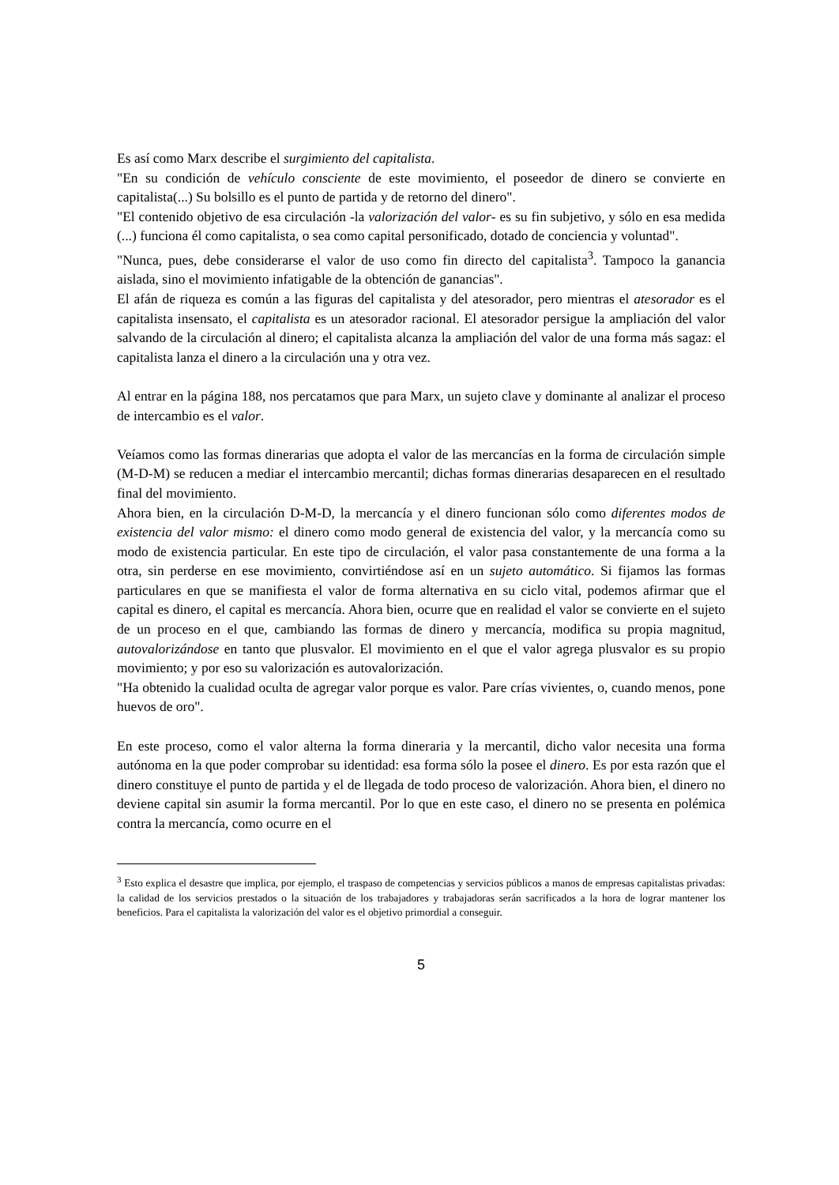Es así como Marx describe el surgimiento del capitalista.
"En su condición de vehículo consciente de este movimiento, el poseedor de dinero se convierte en capitalista(...) Su bolsillo es el punto de partida y de retorno del dinero".
"El contenido objetivo de esa circulación -la valorización del valor- es su fin subjetivo, y sólo en esa medida (...) funciona él como capitalista, o sea como capital personificado, dotado de conciencia y voluntad".
"Nunca, pues, debe considerarse el valor de uso como fin directo del capitalista<sup>3</sup>. Tampoco la ganancia aislada, sino el movimiento infatigable de la obtención de ganancias".
El afán de riqueza es común a las figuras del capitalista y del atesorador, pero mientras el atesorador es el capitalista insensato, el capitalista es un atesorador racional. El atesorador persigue la ampliación del valor salvando de la circulación al dinero; el capitalista alcanza la ampliación del valor de una forma más sagaz: el capitalista lanza el dinero a la circulación una y otra vez.
Al entrar en la página 188, nos percatamos que para Marx, un sujeto clave y dominante al analizar el proceso de intercambio es el valor.
Veíamos como las formas dinerarias que adopta el valor de las mercancías en la forma de circulación simple (M-D-M) se reducen a mediar el intercambio mercantil; dichas formas dinerarias desaparecen en el resultado final del movimiento.
Ahora bien, en la circulación D-M-D, la mercancía y el dinero funcionan sólo como diferentes modos de existencia del valor mismo: el dinero como modo general de existencia del valor, y la mercancía como su modo de existencia particular. En este tipo de circulación, el valor pasa constantemente de una forma a la otra, sin perderse en ese movimiento, convirtiéndose así en un sujeto automático. Si fijamos las formas particulares en que se manifiesta el valor de forma alternativa en su ciclo vital, podemos afirmar que el capital es dinero, el capital es mercancía. Ahora bien, ocurre que en realidad el valor se convierte en el sujeto de un proceso en el que, cambiando las formas de dinero y mercancía, modifica su propia magnitud, autovalorizándose en tanto que plusvalor. El movimiento en el que el valor agrega plusvalor es su propio movimiento; y por eso su valorización es autovalorización.
"Ha obtenido la cualidad oculta de agregar valor porque es valor. Pare crías vivientes, o, cuando menos, pone huevos de oro".
En este proceso, como el valor alterna la forma dineraria y la mercantil, dicho valor necesita una forma autónoma en la que poder comprobar su identidad: esa forma sólo la posee el dinero. Es por esta razón que el dinero constituye el punto de partida y el de llegada de todo proceso de valorización. Ahora bien, el dinero no deviene capital sin asumir la forma mercantil. Por lo que en este caso, el dinero no se presenta en polémica contra la mercancía, como ocurre en el
<sup>3</sup> Esto explica el desastre que implica, por ejemplo, el traspaso de competencias y servicios públicos a manos de empresas capitalistas privadas: la calidad de los servicios prestados o la situación de los trabajadores y trabajadoras serán sacrificados a la hora de lograr mantener los beneficios. Para el capitalista la valorización del valor es el objetivo primordial a conseguir.
5